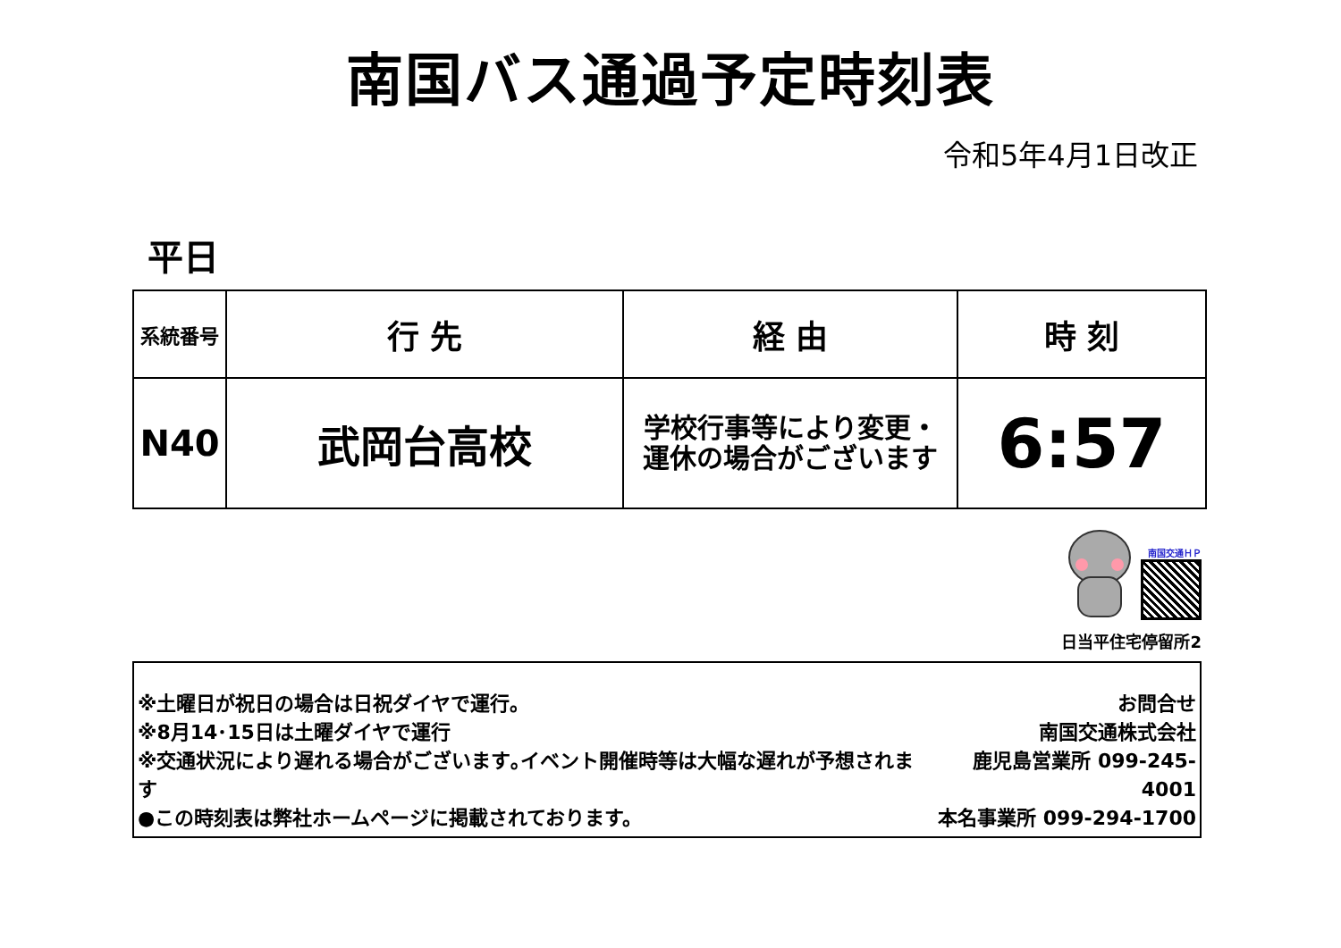南国バス通過予定時刻表
令和5年4月1日改正
平日
| 系統番号 | 行 先 | 経 由 | 時 刻 |
| --- | --- | --- | --- |
| N40 | 武岡台高校 | 学校行事等により変更・ 運休の場合がございます | 6:57 |
南国交通ＨＰ
日当平住宅停留所2
※土曜日が祝日の場合は日祝ダイヤで運行。
※8月14･15日は土曜ダイヤで運行
※交通状況により遅れる場合がございます｡イベント開催時等は大幅な遅れが予想されます
●この時刻表は弊社ホームページに掲載されております。
お問合せ
南国交通株式会社
鹿児島営業所 099-245-4001
本名事業所 099-294-1700